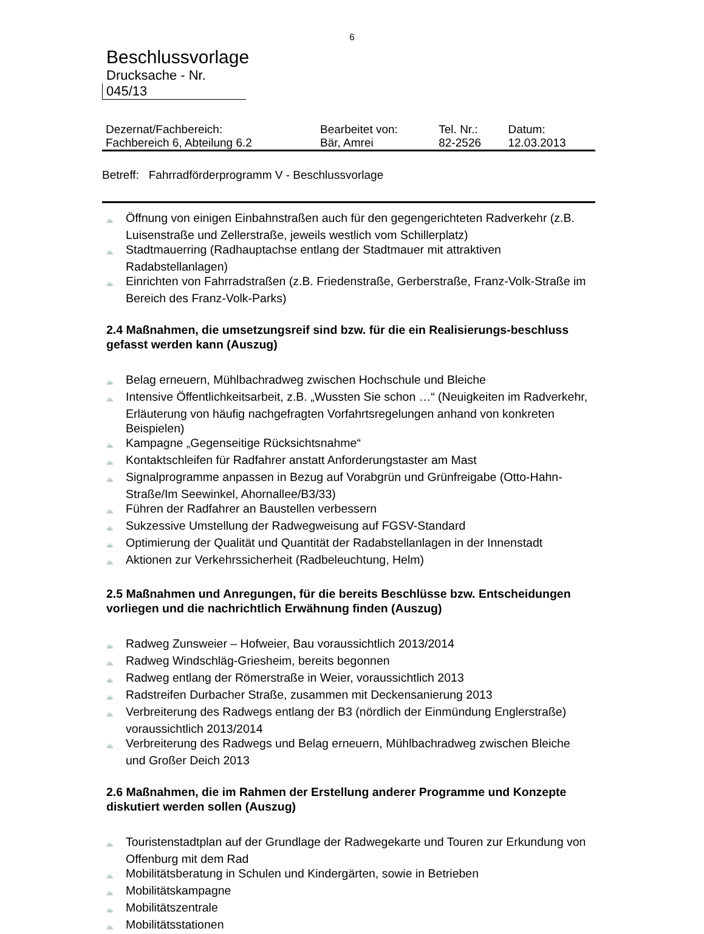6
Beschlussvorlage
Drucksache - Nr.
045/13
| Dezernat/Fachbereich: | Bearbeitet von: | Tel. Nr.: | Datum: |
| Fachbereich 6, Abteilung 6.2 | Bär, Amrei | 82-2526 | 12.03.2013 |
Betreff: Fahrradförderprogramm V - Beschlussvorlage
🚲 Öffnung von einigen Einbahnstraßen auch für den gegengerichteten Radverkehr (z.B. Luisenstraße und Zellerstraße, jeweils westlich vom Schillerplatz)
🚲 Stadtmauerring (Radhauptachse entlang der Stadtmauer mit attraktiven Radabstellanlagen)
🚲 Einrichten von Fahrradstraßen (z.B. Friedenstraße, Gerberstraße, Franz-Volk-Straße im Bereich des Franz-Volk-Parks)
2.4 Maßnahmen, die umsetzungsreif sind bzw. für die ein Realisierungs-beschluss gefasst werden kann (Auszug)
🚲 Belag erneuern, Mühlbachradweg zwischen Hochschule und Bleiche
🚲 Intensive Öffentlichkeitsarbeit, z.B. „Wussten Sie schon …“ (Neuigkeiten im Radverkehr, Erläuterung von häufig nachgefragten Vorfahrtsregelungen anhand von konkreten Beispielen)
🚲 Kampagne „Gegenseitige Rücksichtsnahme“
🚲 Kontaktschleifen für Radfahrer anstatt Anforderungstaster am Mast
🚲 Signalprogramme anpassen in Bezug auf Vorabgrün und Grünfreigabe (Otto-Hahn-Straße/Im Seewinkel, Ahornallee/B3/33)
🚲 Führen der Radfahrer an Baustellen verbessern
🚲 Sukzessive Umstellung der Radwegweisung auf FGSV-Standard
🚲 Optimierung der Qualität und Quantität der Radabstellanlagen in der Innenstadt
🚲 Aktionen zur Verkehrssicherheit (Radbeleuchtung, Helm)
2.5 Maßnahmen und Anregungen, für die bereits Beschlüsse bzw. Entscheidungen vorliegen und die nachrichtlich Erwähnung finden (Auszug)
🚲 Radweg Zunsweier – Hofweier, Bau voraussichtlich 2013/2014
🚲 Radweg Windschläg-Griesheim, bereits begonnen
🚲 Radweg entlang der Römerstraße in Weier, voraussichtlich 2013
🚲 Radstreifen Durbacher Straße, zusammen mit Deckensanierung 2013
🚲 Verbreiterung des Radwegs entlang der B3 (nördlich der Einmündung Englerstraße) voraussichtlich 2013/2014
🚲 Verbreiterung des Radwegs und Belag erneuern, Mühlbachradweg zwischen Bleiche und Großer Deich 2013
2.6 Maßnahmen, die im Rahmen der Erstellung anderer Programme und Konzepte diskutiert werden sollen (Auszug)
🚲 Touristenstadtplan auf der Grundlage der Radwegekarte und Touren zur Erkundung von Offenburg mit dem Rad
🚲 Mobilitätsberatung in Schulen und Kindergärten, sowie in Betrieben
🚲 Mobilitätskampagne
🚲 Mobilitätszentrale
🚲 Mobilitätsstationen